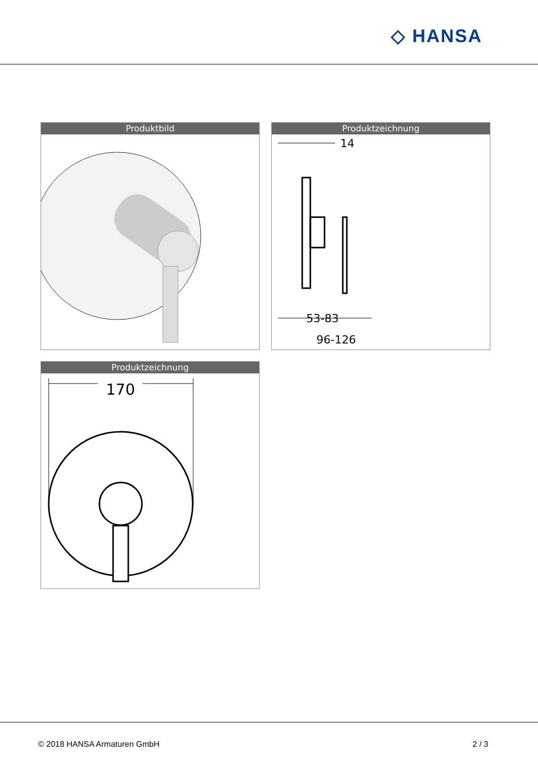◇ HANSA
Produktbild
Produktzeichnung
14
53-83
96-126
Produktzeichnung
170
© 2018 HANSA Armaturen GmbH 2 / 3